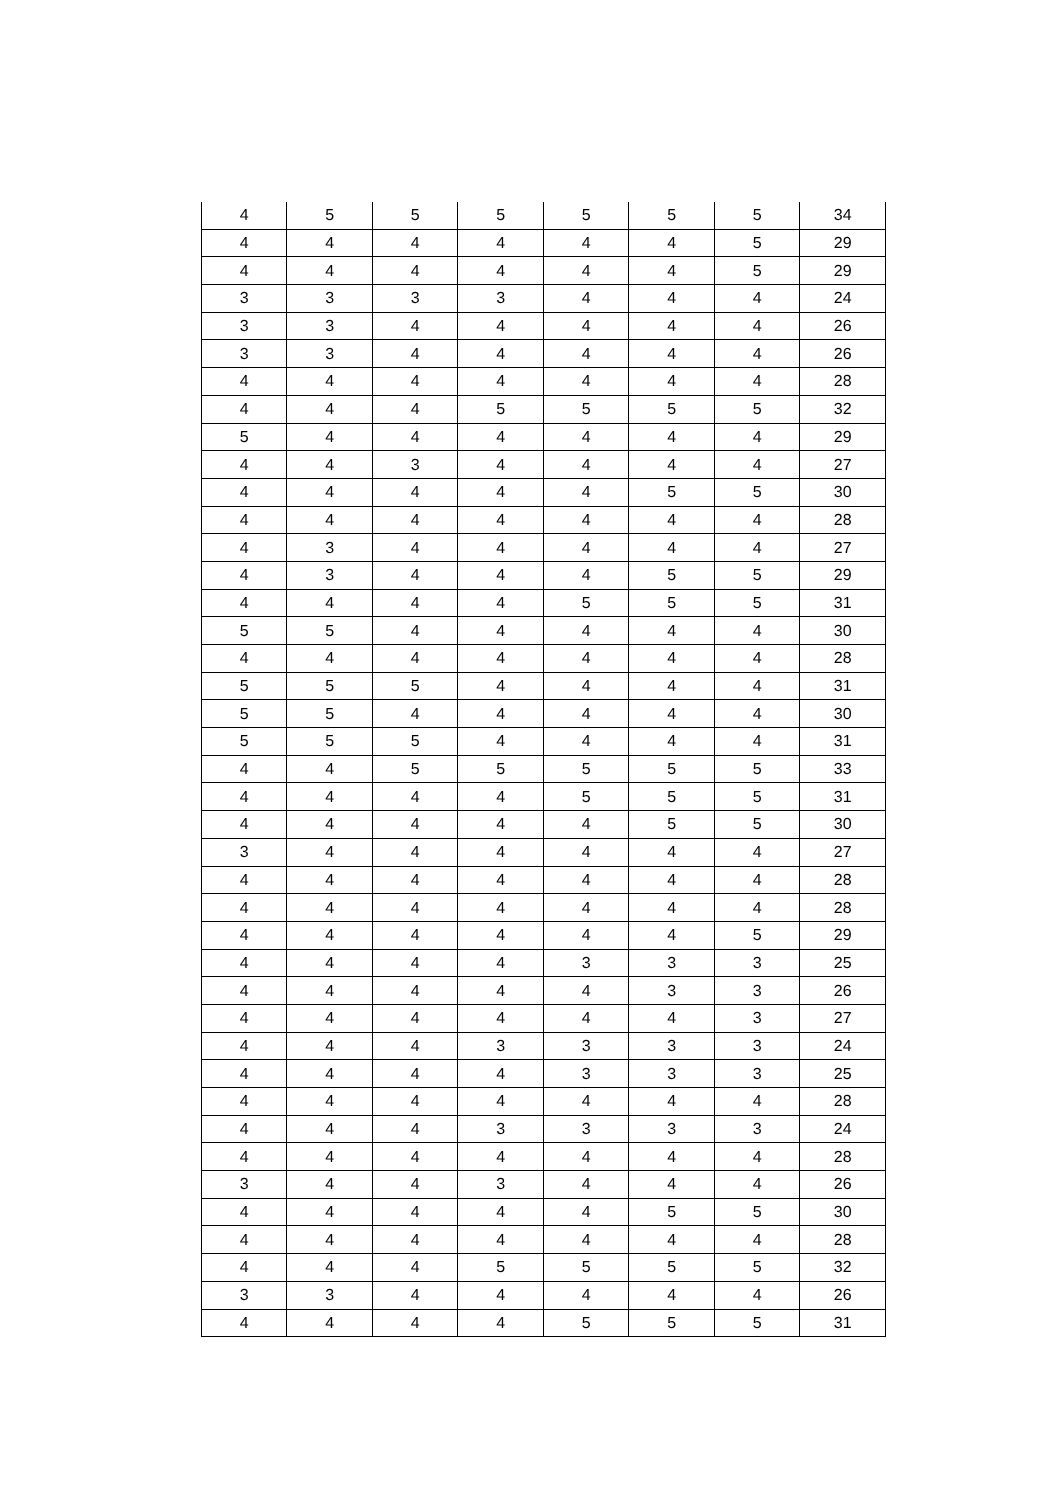| 4 | 5 | 5 | 5 | 5 | 5 | 5 | 34 |
| 4 | 4 | 4 | 4 | 4 | 4 | 5 | 29 |
| 4 | 4 | 4 | 4 | 4 | 4 | 5 | 29 |
| 3 | 3 | 3 | 3 | 4 | 4 | 4 | 24 |
| 3 | 3 | 4 | 4 | 4 | 4 | 4 | 26 |
| 3 | 3 | 4 | 4 | 4 | 4 | 4 | 26 |
| 4 | 4 | 4 | 4 | 4 | 4 | 4 | 28 |
| 4 | 4 | 4 | 5 | 5 | 5 | 5 | 32 |
| 5 | 4 | 4 | 4 | 4 | 4 | 4 | 29 |
| 4 | 4 | 3 | 4 | 4 | 4 | 4 | 27 |
| 4 | 4 | 4 | 4 | 4 | 5 | 5 | 30 |
| 4 | 4 | 4 | 4 | 4 | 4 | 4 | 28 |
| 4 | 3 | 4 | 4 | 4 | 4 | 4 | 27 |
| 4 | 3 | 4 | 4 | 4 | 5 | 5 | 29 |
| 4 | 4 | 4 | 4 | 5 | 5 | 5 | 31 |
| 5 | 5 | 4 | 4 | 4 | 4 | 4 | 30 |
| 4 | 4 | 4 | 4 | 4 | 4 | 4 | 28 |
| 5 | 5 | 5 | 4 | 4 | 4 | 4 | 31 |
| 5 | 5 | 4 | 4 | 4 | 4 | 4 | 30 |
| 5 | 5 | 5 | 4 | 4 | 4 | 4 | 31 |
| 4 | 4 | 5 | 5 | 5 | 5 | 5 | 33 |
| 4 | 4 | 4 | 4 | 5 | 5 | 5 | 31 |
| 4 | 4 | 4 | 4 | 4 | 5 | 5 | 30 |
| 3 | 4 | 4 | 4 | 4 | 4 | 4 | 27 |
| 4 | 4 | 4 | 4 | 4 | 4 | 4 | 28 |
| 4 | 4 | 4 | 4 | 4 | 4 | 4 | 28 |
| 4 | 4 | 4 | 4 | 4 | 4 | 5 | 29 |
| 4 | 4 | 4 | 4 | 3 | 3 | 3 | 25 |
| 4 | 4 | 4 | 4 | 4 | 3 | 3 | 26 |
| 4 | 4 | 4 | 4 | 4 | 4 | 3 | 27 |
| 4 | 4 | 4 | 3 | 3 | 3 | 3 | 24 |
| 4 | 4 | 4 | 4 | 3 | 3 | 3 | 25 |
| 4 | 4 | 4 | 4 | 4 | 4 | 4 | 28 |
| 4 | 4 | 4 | 3 | 3 | 3 | 3 | 24 |
| 4 | 4 | 4 | 4 | 4 | 4 | 4 | 28 |
| 3 | 4 | 4 | 3 | 4 | 4 | 4 | 26 |
| 4 | 4 | 4 | 4 | 4 | 5 | 5 | 30 |
| 4 | 4 | 4 | 4 | 4 | 4 | 4 | 28 |
| 4 | 4 | 4 | 5 | 5 | 5 | 5 | 32 |
| 3 | 3 | 4 | 4 | 4 | 4 | 4 | 26 |
| 4 | 4 | 4 | 4 | 5 | 5 | 5 | 31 |